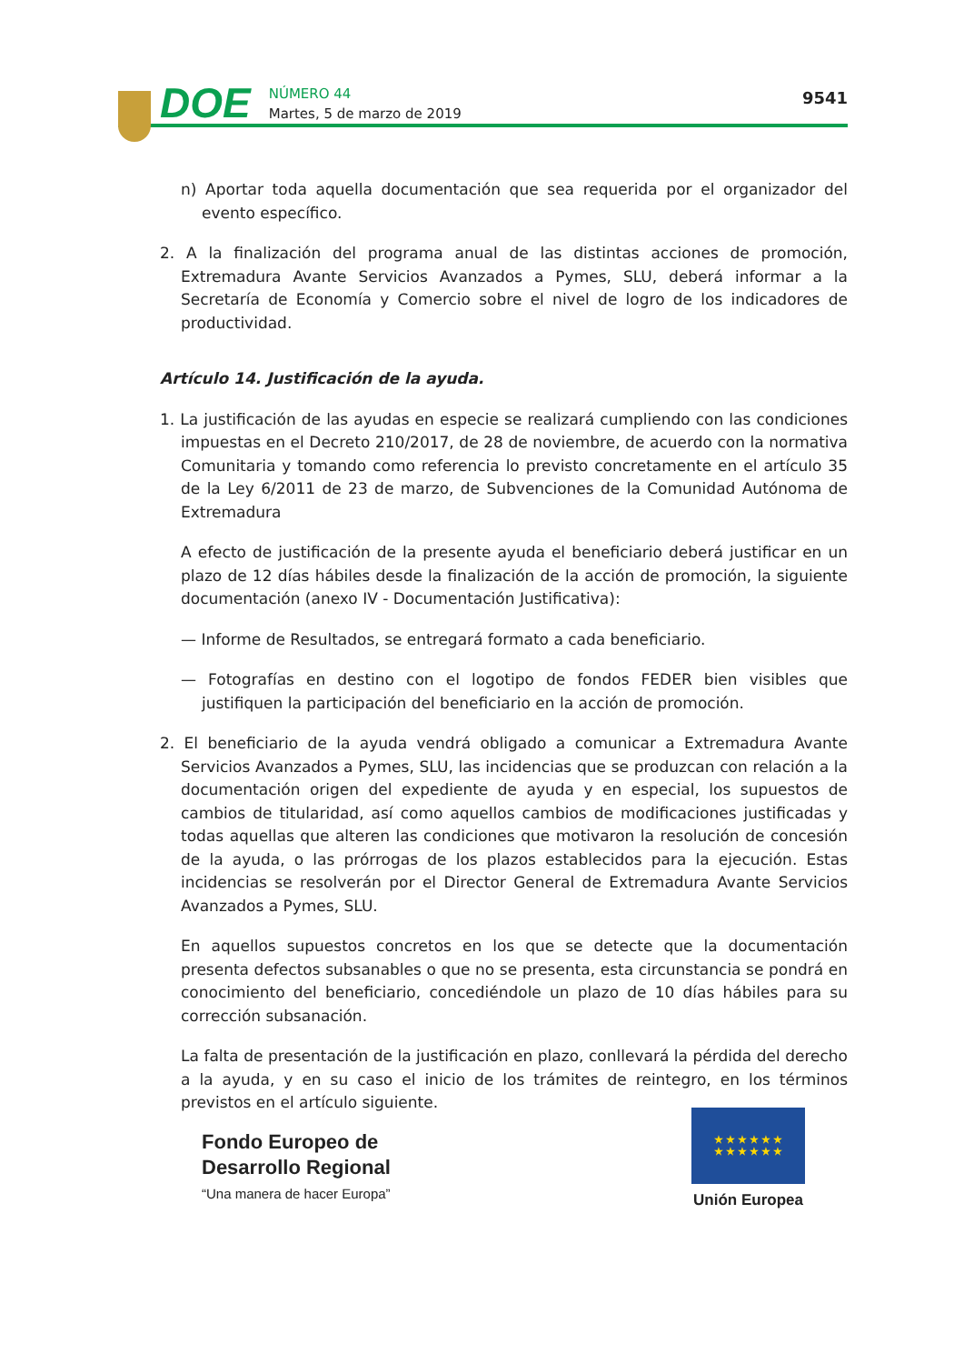DOE
NÚMERO 44
Martes, 5 de marzo de 2019
9541
n) Aportar toda aquella documentación que sea requerida por el organizador del evento específico.
2. A la finalización del programa anual de las distintas acciones de promoción, Extremadura Avante Servicios Avanzados a Pymes, SLU, deberá informar a la Secretaría de Economía y Comercio sobre el nivel de logro de los indicadores de productividad.
Artículo 14. Justificación de la ayuda.
1. La justificación de las ayudas en especie se realizará cumpliendo con las condiciones impuestas en el Decreto 210/2017, de 28 de noviembre, de acuerdo con la normativa Comunitaria y tomando como referencia lo previsto concretamente en el artículo 35 de la Ley 6/2011 de 23 de marzo, de Subvenciones de la Comunidad Autónoma de Extremadura
A efecto de justificación de la presente ayuda el beneficiario deberá justificar en un plazo de 12 días hábiles desde la finalización de la acción de promoción, la siguiente documentación (anexo IV - Documentación Justificativa):
— Informe de Resultados, se entregará formato a cada beneficiario.
— Fotografías en destino con el logotipo de fondos FEDER bien visibles que justifiquen la participación del beneficiario en la acción de promoción.
2. El beneficiario de la ayuda vendrá obligado a comunicar a Extremadura Avante Servicios Avanzados a Pymes, SLU, las incidencias que se produzcan con relación a la documentación origen del expediente de ayuda y en especial, los supuestos de cambios de titularidad, así como aquellos cambios de modificaciones justificadas y todas aquellas que alteren las condiciones que motivaron la resolución de concesión de la ayuda, o las prórrogas de los plazos establecidos para la ejecución. Estas incidencias se resolverán por el Director General de Extremadura Avante Servicios Avanzados a Pymes, SLU.
En aquellos supuestos concretos en los que se detecte que la documentación presenta defectos subsanables o que no se presenta, esta circunstancia se pondrá en conocimiento del beneficiario, concediéndole un plazo de 10 días hábiles para su corrección subsanación.
La falta de presentación de la justificación en plazo, conllevará la pérdida del derecho a la ayuda, y en su caso el inicio de los trámites de reintegro, en los términos previstos en el artículo siguiente.
Fondo Europeo de
Desarrollo Regional
“Una manera de hacer Europa”
★ ★ ★ ★ ★ ★
★ ★ ★ ★ ★ ★
Unión Europea